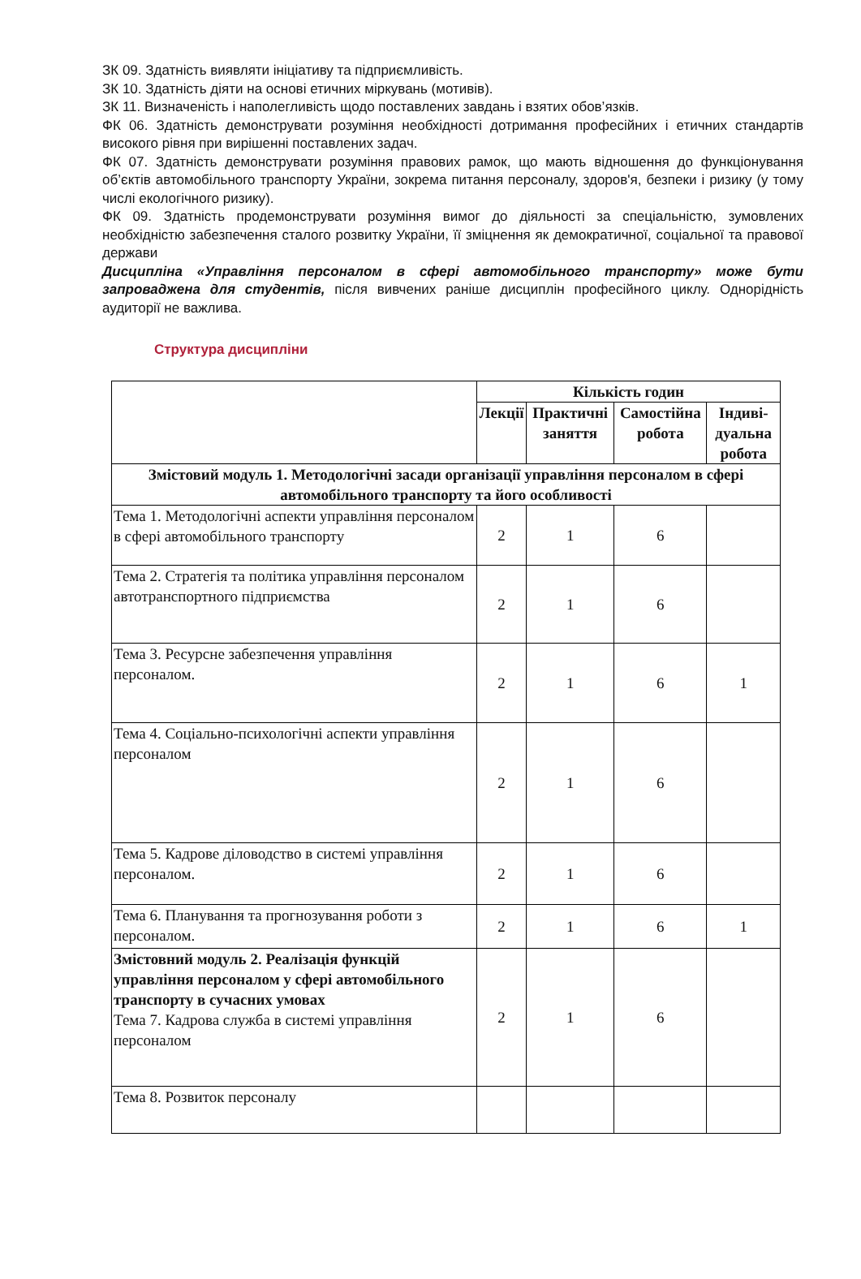ЗК 09. Здатність виявляти ініціативу та підприємливість.
ЗК 10. Здатність діяти на основі етичних міркувань (мотивів).
ЗК 11. Визначеність і наполегливість щодо поставлених завдань і взятих обов’язків.
ФК 06. Здатність демонструвати розуміння необхідності дотримання професійних і етичних стандартів високого рівня при вирішенні поставлених задач.
ФК 07. Здатність демонструвати розуміння правових рамок, що мають відношення до функціонування об’єктів автомобільного транспорту України, зокрема питання персоналу, здоров'я, безпеки і ризику (у тому числі екологічного ризику).
ФК 09. Здатність продемонструвати розуміння вимог до діяльності за спеціальністю, зумовлених необхідністю забезпечення сталого розвитку України, її зміцнення як демократичної, соціальної та правової держави
Дисципліна «Управління персоналом в сфері автомобільного транспорту» може бути запроваджена для студентів, після вивчених раніше дисциплін професійного циклу. Однорідність аудиторії не важлива.
Структура дисципліни
| | Кількість годин | | | |
| --- | --- | --- | --- | --- |
| | Лекції | Практичні заняття | Самостійна робота | Індиві-дуальна робота |
| Змістовий модуль 1. Методологічні засади організації управління персоналом в сфері автомобільного транспорту та його особливості | | | | |
| Тема 1. Методологічні аспекти управління персоналом в сфері автомобільного транспорту | 2 | 1 | 6 | |
| Тема 2. Стратегія та політика управління персоналом автотранспортного підприємства | 2 | 1 | 6 | |
| Тема 3. Ресурсне забезпечення управління персоналом. | 2 | 1 | 6 | 1 |
| Тема 4. Соціально-психологічні аспекти управління персоналом | 2 | 1 | 6 | |
| Тема 5. Кадрове діловодство в системі управління персоналом. | 2 | 1 | 6 | |
| Тема 6. Планування та прогнозування роботи з персоналом. | 2 | 1 | 6 | 1 |
| Змістовний модуль 2. Реалізація функцій управління персоналом у сфері автомобільного транспорту в сучасних умовах Тема 7. Кадрова служба в системі управління персоналом | 2 | 1 | 6 | |
| Тема 8. Розвиток персоналу | | | | |